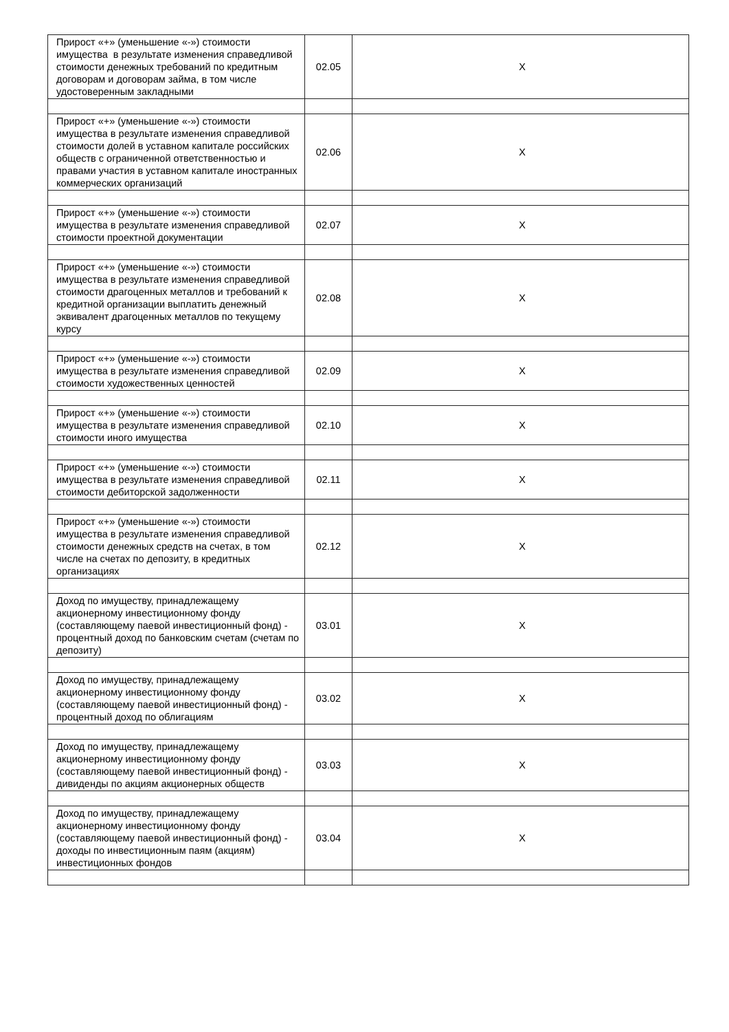| Прирост «+» (уменьшение «-») стоимости имущества в результате изменения справедливой стоимости денежных требований по кредитным договорам и договорам займа, в том числе удостоверенным закладными | 02.05 | X |
| Прирост «+» (уменьшение «-») стоимости имущества в результате изменения справедливой стоимости долей в уставном капитале российских обществ с ограниченной ответственностью и правами участия в уставном капитале иностранных коммерческих организаций | 02.06 | X |
| Прирост «+» (уменьшение «-») стоимости имущества в результате изменения справедливой стоимости проектной документации | 02.07 | X |
| Прирост «+» (уменьшение «-») стоимости имущества в результате изменения справедливой стоимости драгоценных металлов и требований к кредитной организации выплатить денежный эквивалент драгоценных металлов по текущему курсу | 02.08 | X |
| Прирост «+» (уменьшение «-») стоимости имущества в результате изменения справедливой стоимости художественных ценностей | 02.09 | X |
| Прирост «+» (уменьшение «-») стоимости имущества в результате изменения справедливой стоимости иного имущества | 02.10 | X |
| Прирост «+» (уменьшение «-») стоимости имущества в результате изменения справедливой стоимости дебиторской задолженности | 02.11 | X |
| Прирост «+» (уменьшение «-») стоимости имущества в результате изменения справедливой стоимости денежных средств на счетах, в том числе на счетах по депозиту, в кредитных организациях | 02.12 | X |
| Доход по имуществу, принадлежащему акционерному инвестиционному фонду (составляющему паевой инвестиционный фонд) - процентный доход по банковским счетам (счетам по депозиту) | 03.01 | X |
| Доход по имуществу, принадлежащему акционерному инвестиционному фонду (составляющему паевой инвестиционный фонд) - процентный доход по облигациям | 03.02 | X |
| Доход по имуществу, принадлежащему акционерному инвестиционному фонду (составляющему паевой инвестиционный фонд) - дивиденды по акциям акционерных обществ | 03.03 | X |
| Доход по имуществу, принадлежащему акционерному инвестиционному фонду (составляющему паевой инвестиционный фонд) - доходы по инвестиционным паям (акциям) инвестиционных фондов | 03.04 | X |